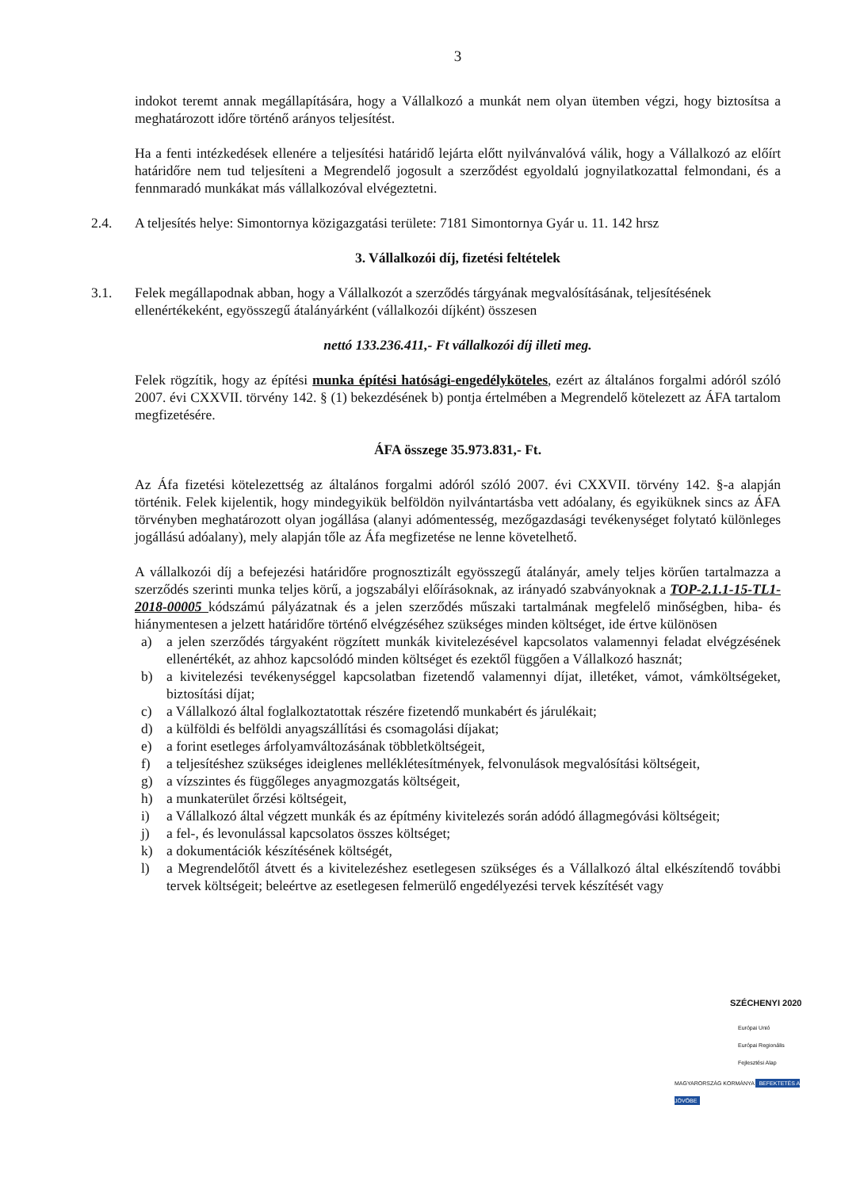3
indokot teremt annak megállapítására, hogy a Vállalkozó a munkát nem olyan ütemben végzi, hogy biztosítsa a meghatározott időre történő arányos teljesítést.
Ha a fenti intézkedések ellenére a teljesítési határidő lejárta előtt nyilvánvalóvá válik, hogy a Vállalkozó az előírt határidőre nem tud teljesíteni a Megrendelő jogosult a szerződést egyoldalú jognyilatkozattal felmondani, és a fennmaradó munkákat más vállalkozóval elvégeztetni.
2.4. A teljesítés helye: Simontornya közigazgatási területe: 7181 Simontornya Gyár u. 11. 142 hrsz
3. Vállalkozói díj, fizetési feltételek
3.1. Felek megállapodnak abban, hogy a Vállalkozót a szerződés tárgyának megvalósításának, teljesítésének ellenértékeként, egyösszegű átalányárként (vállalkozói díjként) összesen
nettó 133.236.411,- Ft vállalkozói díj illeti meg.
Felek rögzítik, hogy az építési munka építési hatósági-engedélyköteles, ezért az általános forgalmi adóról szóló 2007. évi CXXVII. törvény 142. § (1) bekezdésének b) pontja értelmében a Megrendelő kötelezett az ÁFA tartalom megfizetésére.
ÁFA összege 35.973.831,- Ft.
Az Áfa fizetési kötelezettség az általános forgalmi adóról szóló 2007. évi CXXVII. törvény 142. §-a alapján történik. Felek kijelentik, hogy mindegyikük belföldön nyilvántartásba vett adóalany, és egyiküknek sincs az ÁFA törvényben meghatározott olyan jogállása (alanyi adómentesség, mezőgazdasági tevékenységet folytató különleges jogállású adóalany), mely alapján tőle az Áfa megfizetése ne lenne követelhető.
A vállalkozói díj a befejezési határidőre prognosztizált egyösszegű átalányár, amely teljes körűen tartalmazza a szerződés szerinti munka teljes körű, a jogszabályi előírásoknak, az irányadó szabványoknak a TOP-2.1.1-15-TL1-2018-00005 kódszámú pályázatnak és a jelen szerződés műszaki tartalmának megfelelő minőségben, hiba- és hiánymentesen a jelzett határidőre történő elvégzéséhez szükséges minden költséget, ide értve különösen
a) a jelen szerződés tárgyaként rögzített munkák kivitelezésével kapcsolatos valamennyi feladat elvégzésének ellenértékét, az ahhoz kapcsolódó minden költséget és ezektől függően a Vállalkozó hasznát;
b) a kivitelezési tevékenységgel kapcsolatban fizetendő valamennyi díjat, illetéket, vámot, vámköltségeket, biztosítási díjat;
c) a Vállalkozó által foglalkoztatottak részére fizetendő munkabért és járulékait;
d) a külföldi és belföldi anyagszállítási és csomagolási díjakat;
e) a forint esetleges árfolyamváltozásának többletköltségeit,
f) a teljesítéshez szükséges ideiglenes melléklétesítmények, felvonulások megvalósítási költségeit,
g) a vízszintes és függőleges anyagmozgatás költségeit,
h) a munkaterület őrzési költségeit,
i) a Vállalkozó által végzett munkák és az építmény kivitelezés során adódó állagmegóvási költségeit;
j) a fel-, és levonulással kapcsolatos összes költséget;
k) a dokumentációk készítésének költségét,
l) a Megrendelőtől átvett és a kivitelezéshez esetlegesen szükséges és a Vállalkozó által elkészítendő további tervek költségeit; beleértve az esetlegesen felmerülő engedélyezési tervek készítését vagy
SZÉCHENYI 2020
Európai Unió
Európai Regionális
Fejlesztési Alap
MAGYARORSZÁG KORMÁNYA BEFEKTETÉS A JÖVŐBE